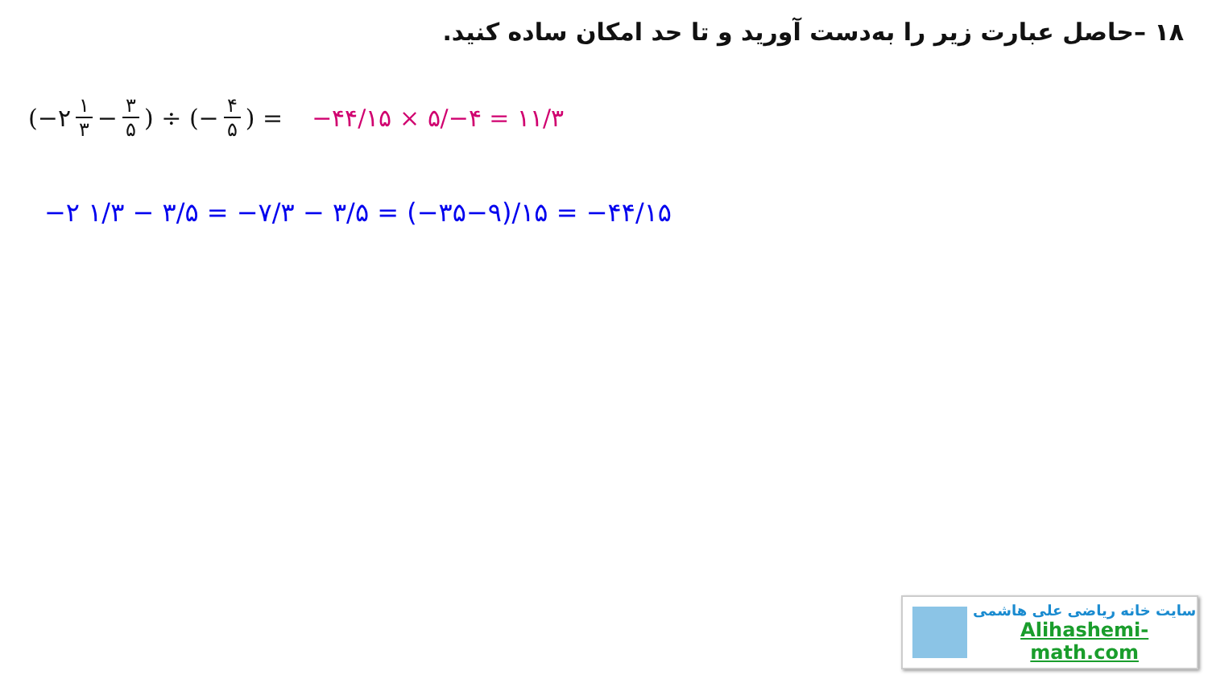۱۸ –حاصل عبارت زیر را به‌دست آورید و تا حد امکان ساده کنید.
(−۲ ۱ ۳ − ۳ ۵) ÷ (− ۴ ۵) = −۴۴/۱۵ × ۵/−۴ = ۱۱/۳
−۲ ۱/۳ − ۳/۵ = −۷/۳ − ۳/۵ = (−۳۵−۹)/۱۵ = −۴۴/۱۵
سایت خانه ریاضی علی هاشمی
Alihashemi-math.com